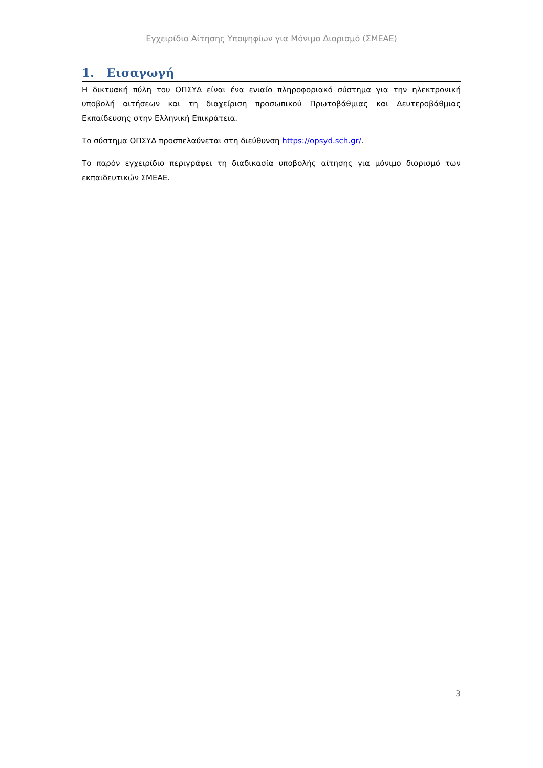Εγχειρίδιο Αίτησης Υποψηφίων για Μόνιμο Διορισμό (ΣΜΕΑΕ)
1. Εισαγωγή
Η δικτυακή πύλη του ΟΠΣΥΔ είναι ένα ενιαίο πληροφοριακό σύστημα για την ηλεκτρονική υποβολή αιτήσεων και τη διαχείριση προσωπικού Πρωτοβάθμιας και Δευτεροβάθμιας Εκπαίδευσης στην Ελληνική Επικράτεια.
Το σύστημα ΟΠΣΥΔ προσπελαύνεται στη διεύθυνση https://opsyd.sch.gr/.
Το παρόν εγχειρίδιο περιγράφει τη διαδικασία υποβολής αίτησης για μόνιμο διορισμό των εκπαιδευτικών ΣΜΕΑΕ.
3